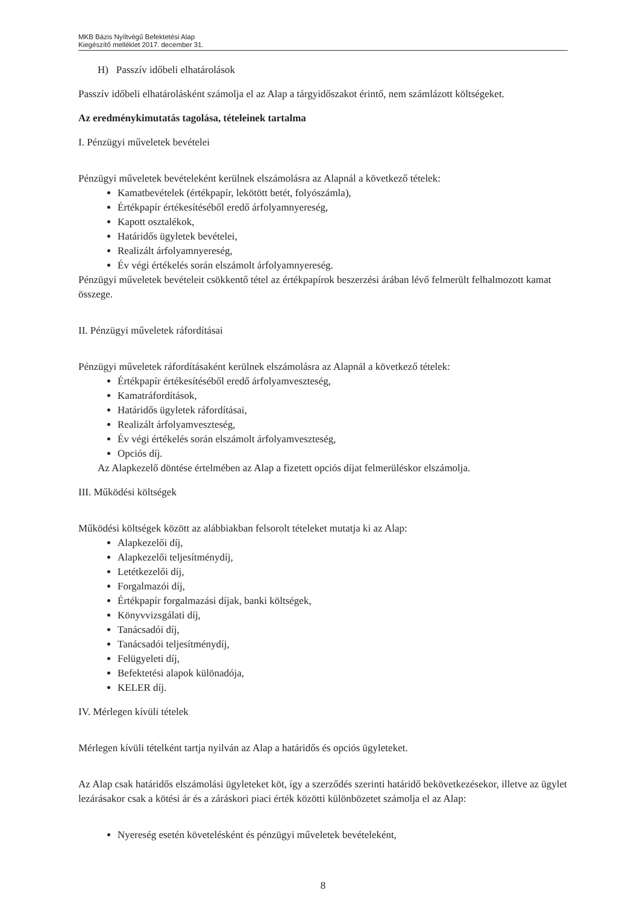MKB Bázis Nyíltvégű Befektetési Alap
Kiegészítő melléklet 2017. december 31.
H) Passzív időbeli elhatárolások
Passzív időbeli elhatárolásként számolja el az Alap a tárgyidőszakot érintő, nem számlázott költségeket.
Az eredménykimutatás tagolása, tételeinek tartalma
I. Pénzügyi műveletek bevételei
Pénzügyi műveletek bevételeként kerülnek elszámolásra az Alapnál a következő tételek:
Kamatbevételek (értékpapír, lekötött betét, folyószámla),
Értékpapír értékesítéséből eredő árfolyamnyereség,
Kapott osztalékok,
Határidős ügyletek bevételei,
Realizált árfolyamnyereség,
Év végi értékelés során elszámolt árfolyamnyereség.
Pénzügyi műveletek bevételeit csökkentő tétel az értékpapírok beszerzési árában lévő felmerült felhalmozott kamat összege.
II. Pénzügyi műveletek ráfordításai
Pénzügyi műveletek ráfordításaként kerülnek elszámolásra az Alapnál a következő tételek:
Értékpapír értékesítéséből eredő árfolyamveszteség,
Kamatráfordítások,
Határidős ügyletek ráfordításai,
Realizált árfolyamveszteség,
Év végi értékelés során elszámolt árfolyamveszteség,
Opciós díj.
Az Alapkezelő döntése értelmében az Alap a fizetett opciós díjat felmerüléskor elszámolja.
III. Működési költségek
Működési költségek között az alábbiakban felsorolt tételeket mutatja ki az Alap:
Alapkezelői díj,
Alapkezelői teljesítménydíj,
Letétkezelői díj,
Forgalmazói díj,
Értékpapír forgalmazási díjak, banki költségek,
Könyvvizsgálati díj,
Tanácsadói díj,
Tanácsadói teljesítménydíj,
Felügyeleti díj,
Befektetési alapok különadója,
KELER díj.
IV. Mérlegen kívüli tételek
Mérlegen kívüli tételként tartja nyilván az Alap a határidős és opciós ügyleteket.
Az Alap csak határidős elszámolási ügyleteket köt, így a szerződés szerinti határidő bekövetkezésekor, illetve az ügylet lezárásakor csak a kötési ár és a záráskori piaci érték közötti különbözetet számolja el az Alap:
Nyereség esetén követelésként és pénzügyi műveletek bevételeként,
8